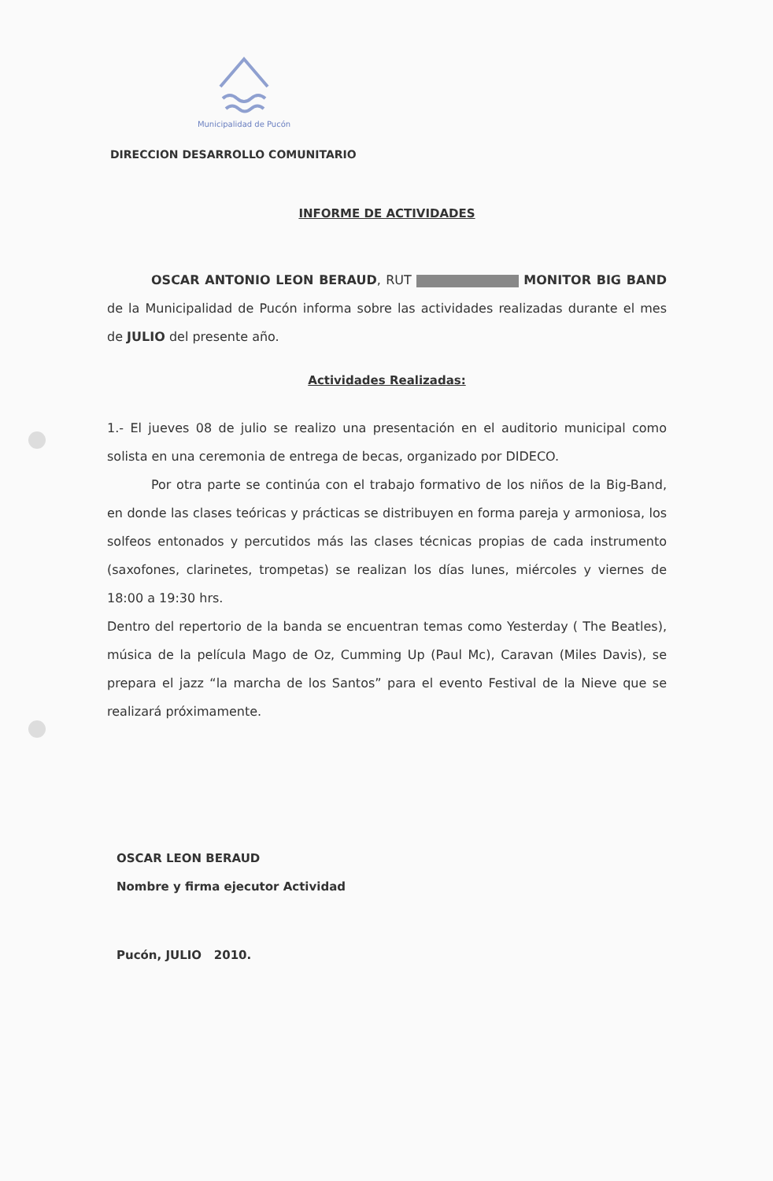Municipalidad de Pucón
DIRECCION DESARROLLO COMUNITARIO
INFORME DE ACTIVIDADES
OSCAR ANTONIO LEON BERAUD, RUT MONITOR BIG BAND de la Municipalidad de Pucón informa sobre las actividades realizadas durante el mes de JULIO del presente año.
Actividades Realizadas:
1.- El jueves 08 de julio se realizo una presentación en el auditorio municipal como solista en una ceremonia de entrega de becas, organizado por DIDECO.
Por otra parte se continúa con el trabajo formativo de los niños de la Big-Band, en donde las clases teóricas y prácticas se distribuyen en forma pareja y armoniosa, los solfeos entonados y percutidos más las clases técnicas propias de cada instrumento (saxofones, clarinetes, trompetas) se realizan los días lunes, miércoles y viernes de 18:00 a 19:30 hrs.
Dentro del repertorio de la banda se encuentran temas como Yesterday ( The Beatles), música de la película Mago de Oz, Cumming Up (Paul Mc), Caravan (Miles Davis), se prepara el jazz “la marcha de los Santos” para el evento Festival de la Nieve que se realizará próximamente.
OSCAR LEON BERAUD
Nombre y firma ejecutor Actividad
Pucón, JULIO 2010.